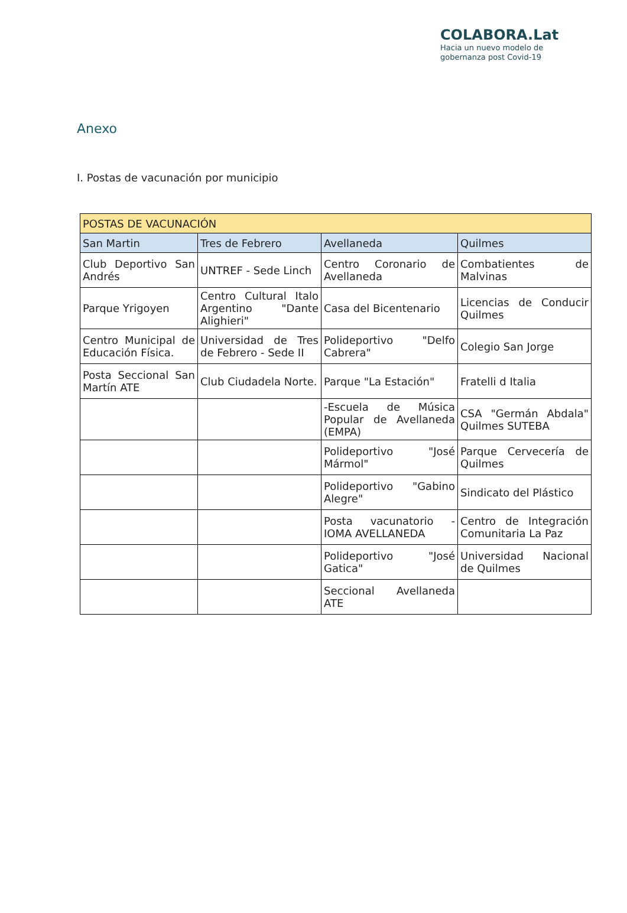COLABORA.Lat
Hacia un nuevo modelo de
gobernanza post Covid-19
Anexo
I. Postas de vacunación por municipio
| POSTAS DE VACUNACIÓN | | | |
| --- | --- | --- | --- |
| San Martin | Tres de Febrero | Avellaneda | Quilmes |
| Club Deportivo San Andrés | UNTREF - Sede Linch | Centro Coronario de Avellaneda | Combatientes de Malvinas |
| Parque Yrigoyen | Centro Cultural Italo Argentino "Dante Alighieri" | Casa del Bicentenario | Licencias de Conducir Quilmes |
| Centro Municipal de Educación Física. | Universidad de Tres de Febrero - Sede II | Polideportivo "Delfo Cabrera" | Colegio San Jorge |
| Posta Seccional San Martín ATE | Club Ciudadela Norte. | Parque "La Estación" | Fratelli d Italia |
| | | -Escuela de Música Popular de Avellaneda (EMPA) | CSA "Germán Abdala" Quilmes SUTEBA |
| | | Polideportivo "José Mármol" | Parque Cervecería de Quilmes |
| | | Polideportivo "Gabino Alegre" | Sindicato del Plástico |
| | | Posta vacunatorio - IOMA AVELLANEDA | Centro de Integración Comunitaria La Paz |
| | | Polideportivo "José Gatica" | Universidad Nacional de Quilmes |
| | | Seccional Avellaneda ATE | |